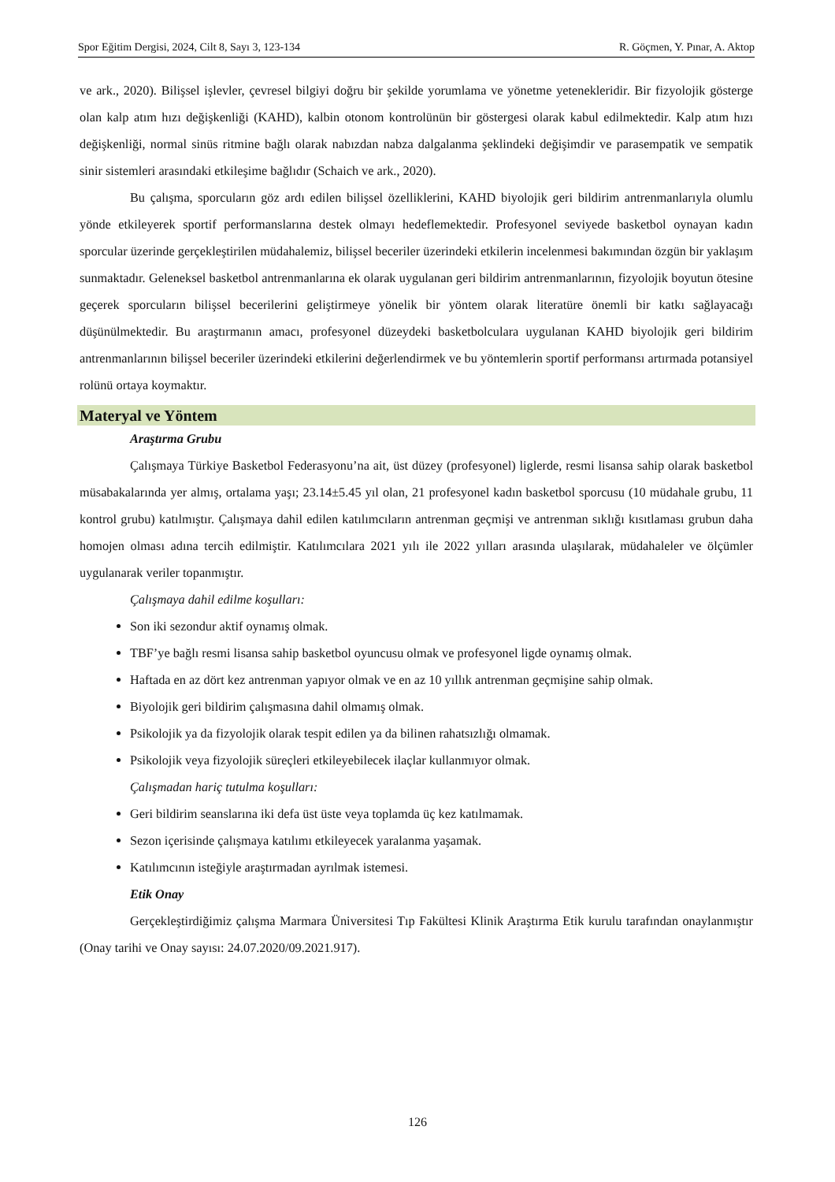Spor Eğitim Dergisi, 2024, Cilt 8, Sayı 3, 123-134 R. Göçmen, Y. Pınar, A. Aktop
ve ark., 2020). Bilişsel işlevler, çevresel bilgiyi doğru bir şekilde yorumlama ve yönetme yetenekleridir. Bir fizyolojik gösterge olan kalp atım hızı değişkenliği (KAHD), kalbin otonom kontrolünün bir göstergesi olarak kabul edilmektedir. Kalp atım hızı değişkenliği, normal sinüs ritmine bağlı olarak nabızdan nabza dalgalanma şeklindeki değişimdir ve parasempatik ve sempatik sinir sistemleri arasındaki etkileşime bağlıdır (Schaich ve ark., 2020).
Bu çalışma, sporcuların göz ardı edilen bilişsel özelliklerini, KAHD biyolojik geri bildirim antrenmanlarıyla olumlu yönde etkileyerek sportif performanslarına destek olmayı hedeflemektedir. Profesyonel seviyede basketbol oynayan kadın sporcular üzerinde gerçekleştirilen müdahalemiz, bilişsel beceriler üzerindeki etkilerin incelenmesi bakımından özgün bir yaklaşım sunmaktadır. Geleneksel basketbol antrenmanlarına ek olarak uygulanan geri bildirim antrenmanlarının, fizyolojik boyutun ötesine geçerek sporcuların bilişsel becerilerini geliştirmeye yönelik bir yöntem olarak literatüre önemli bir katkı sağlayacağı düşünülmektedir. Bu araştırmanın amacı, profesyonel düzeydeki basketbolculara uygulanan KAHD biyolojik geri bildirim antrenmanlarının bilişsel beceriler üzerindeki etkilerini değerlendirmek ve bu yöntemlerin sportif performansı artırmada potansiyel rolünü ortaya koymaktır.
Materyal ve Yöntem
Araştırma Grubu
Çalışmaya Türkiye Basketbol Federasyonu’na ait, üst düzey (profesyonel) liglerde, resmi lisansa sahip olarak basketbol müsabakalarında yer almış, ortalama yaşı; 23.14±5.45 yıl olan, 21 profesyonel kadın basketbol sporcusu (10 müdahale grubu, 11 kontrol grubu) katılmıştır. Çalışmaya dahil edilen katılımcıların antrenman geçmişi ve antrenman sıklığı kısıtlaması grubun daha homojen olması adına tercih edilmiştir. Katılımcılara 2021 yılı ile 2022 yılları arasında ulaşılarak, müdahaleler ve ölçümler uygulanarak veriler topanmıştır.
Çalışmaya dahil edilme koşulları:
Son iki sezondur aktif oynamış olmak.
TBF’ye bağlı resmi lisansa sahip basketbol oyuncusu olmak ve profesyonel ligde oynamış olmak.
Haftada en az dört kez antrenman yapıyor olmak ve en az 10 yıllık antrenman geçmişine sahip olmak.
Biyolojik geri bildirim çalışmasına dahil olmamış olmak.
Psikolojik ya da fizyolojik olarak tespit edilen ya da bilinen rahatsızlığı olmamak.
Psikolojik veya fizyolojik süreçleri etkileyebilecek ilaçlar kullanmıyor olmak.
Çalışmadan hariç tutulma koşulları:
Geri bildirim seanslarına iki defa üst üste veya toplamda üç kez katılmamak.
Sezon içerisinde çalışmaya katılımı etkileyecek yaralanma yaşamak.
Katılımcının isteğiyle araştırmadan ayrılmak istemesi.
Etik Onay
Gerçekleştirdiğimiz çalışma Marmara Üniversitesi Tıp Fakültesi Klinik Araştırma Etik kurulu tarafından onaylanmıştır (Onay tarihi ve Onay sayısı: 24.07.2020/09.2021.917).
126